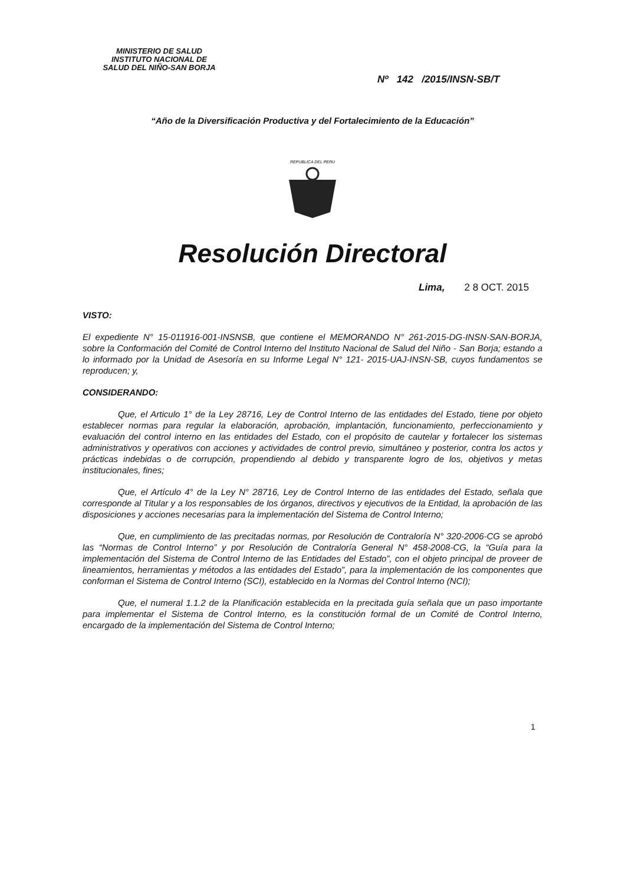MINISTERIO DE SALUD
INSTITUTO NACIONAL DE
SALUD DEL NIÑO-SAN BORJA
Nº 142 /2015/INSN-SB/T
“Año de la Diversificación Productiva y del Fortalecimiento de la Educación”
REPUBLICA DEL PERU
Resolución Directoral
Lima, 2 8 OCT. 2015
VISTO:
El expediente N° 15-011916-001-INSNSB, que contiene el MEMORANDO N° 261-2015-DG-INSN-SAN-BORJA, sobre la Conformación del Comité de Control Interno del Instituto Nacional de Salud del Niño - San Borja; estando a lo informado por la Unidad de Asesoría en su Informe Legal N° 121- 2015-UAJ-INSN-SB, cuyos fundamentos se reproducen; y,
CONSIDERANDO:
Que, el Articulo 1° de la Ley 28716, Ley de Control Interno de las entidades del Estado, tiene por objeto establecer normas para regular la elaboración, aprobación, implantación, funcionamiento, perfeccionamiento y evaluación del control interno en las entidades del Estado, con el propósito de cautelar y fortalecer los sistemas administrativos y operativos con acciones y actividades de control previo, simultáneo y posterior, contra los actos y prácticas indebidas o de corrupción, propendiendo al debido y transparente logro de los, objetivos y metas institucionales, fines;
Que, el Artículo 4° de la Ley N° 28716, Ley de Control Interno de las entidades del Estado, señala que corresponde al Titular y a los responsables de los órganos, directivos y ejecutivos de la Entidad, la aprobación de las disposiciones y acciones necesarias para la implementación del Sistema de Control Interno;
Que, en cumplimiento de las precitadas normas, por Resolución de Contraloría N° 320-2006-CG se aprobó las “Normas de Control Interno” y por Resolución de Contraloría General N° 458-2008-CG, la “Guía para la implementación del Sistema de Control Interno de las Entidades del Estado”, con el objeto principal de proveer de lineamientos, herramientas y métodos a las entidades del Estado”, para la implementación de los componentes que conforman el Sistema de Control Interno (SCI), establecido en la Normas del Control Interno (NCI);
Que, el numeral 1.1.2 de la Planificación establecida en la precitada guía señala que un paso importante para implementar el Sistema de Control Interno, es la constitución formal de un Comité de Control Interno, encargado de la implementación del Sistema de Control Interno;
1